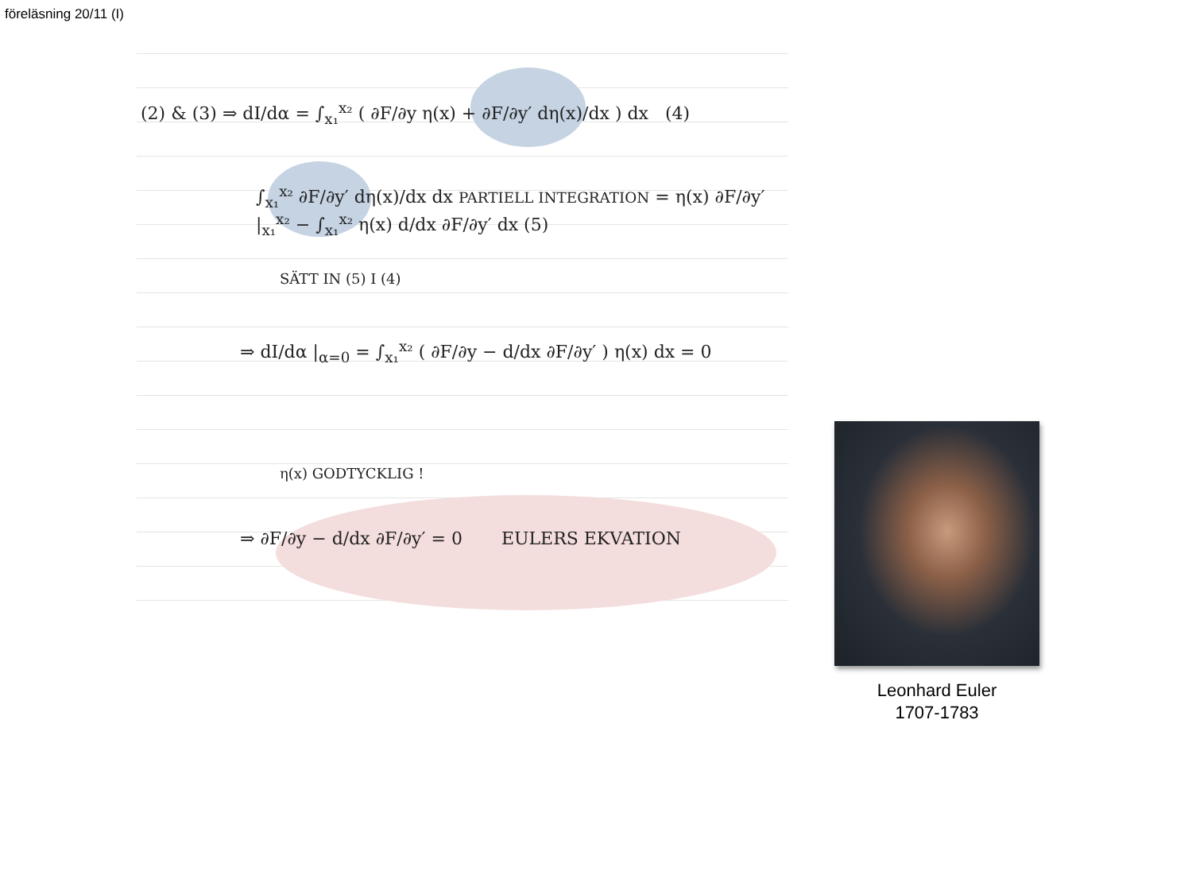föreläsning 20/11 (I)
(2) & (3) ⇒ dI/dα = ∫<sub>x₁</sub><sup>x₂</sup> ( ∂F/∂y η(x) + ∂F/∂y′ dη(x)/dx ) dx (4)
∫<sub>x₁</sub><sup>x₂</sup> ∂F/∂y′ dη(x)/dx dx PARTIELL INTEGRATION = η(x) ∂F/∂y′ |<sub>x₁</sub><sup>x₂</sup> − ∫<sub>x₁</sub><sup>x₂</sup> η(x) d/dx ∂F/∂y′ dx (5)
SÄTT IN (5) I (4)
⇒ dI/dα |<sub>α=0</sub> = ∫<sub>x₁</sub><sup>x₂</sup> ( ∂F/∂y − d/dx ∂F/∂y′ ) η(x) dx = 0
η(x) GODTYCKLIG !
⇒ ∂F/∂y − d/dx ∂F/∂y′ = 0 EULERS EKVATION
Leonhard Euler
1707-1783